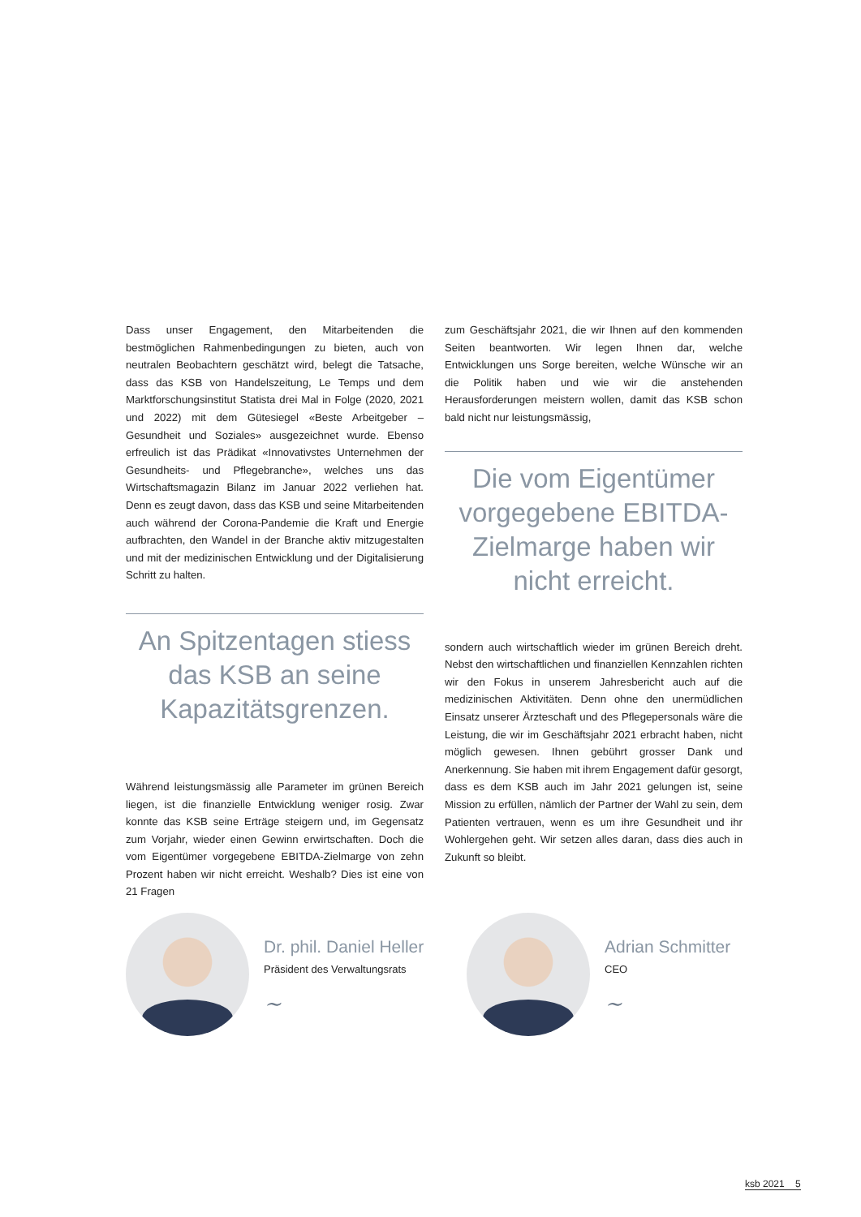Dass unser Engagement, den Mitarbeitenden die bestmöglichen Rahmenbedingungen zu bieten, auch von neutralen Beobachtern geschätzt wird, belegt die Tatsache, dass das KSB von Handelszeitung, Le Temps und dem Marktforschungsinstitut Statista drei Mal in Folge (2020, 2021 und 2022) mit dem Gütesiegel «Beste Arbeitgeber – Gesundheit und Soziales» ausgezeichnet wurde. Ebenso erfreulich ist das Prädikat «Innovativstes Unternehmen der Gesundheits- und Pflegebranche», welches uns das Wirtschaftsmagazin Bilanz im Januar 2022 verliehen hat. Denn es zeugt davon, dass das KSB und seine Mitarbeitenden auch während der Corona-Pandemie die Kraft und Energie aufbrachten, den Wandel in der Branche aktiv mitzugestalten und mit der medizinischen Entwicklung und der Digitalisierung Schritt zu halten.
An Spitzentagen stiess das KSB an seine Kapazitätsgrenzen.
Während leistungsmässig alle Parameter im grünen Bereich liegen, ist die finanzielle Entwicklung weniger rosig. Zwar konnte das KSB seine Erträge steigern und, im Gegensatz zum Vorjahr, wieder einen Gewinn erwirtschaften. Doch die vom Eigentümer vorgegebene EBITDA-Zielmarge von zehn Prozent haben wir nicht erreicht. Weshalb? Dies ist eine von 21 Fragen
zum Geschäftsjahr 2021, die wir Ihnen auf den kommenden Seiten beantworten. Wir legen Ihnen dar, welche Entwicklungen uns Sorge bereiten, welche Wünsche wir an die Politik haben und wie wir die anstehenden Herausforderungen meistern wollen, damit das KSB schon bald nicht nur leistungsmässig,
Die vom Eigentümer vorgegebene EBITDA-Zielmarge haben wir nicht erreicht.
sondern auch wirtschaftlich wieder im grünen Bereich dreht. Nebst den wirtschaftlichen und finanziellen Kennzahlen richten wir den Fokus in unserem Jahresbericht auch auf die medizinischen Aktivitäten. Denn ohne den unermüdlichen Einsatz unserer Ärzteschaft und des Pflegepersonals wäre die Leistung, die wir im Geschäftsjahr 2021 erbracht haben, nicht möglich gewesen. Ihnen gebührt grosser Dank und Anerkennung. Sie haben mit ihrem Engagement dafür gesorgt, dass es dem KSB auch im Jahr 2021 gelungen ist, seine Mission zu erfüllen, nämlich der Partner der Wahl zu sein, dem Patienten vertrauen, wenn es um ihre Gesundheit und ihr Wohlergehen geht. Wir setzen alles daran, dass dies auch in Zukunft so bleibt.
Dr. phil. Daniel Heller
Präsident des Verwaltungsrats
~
Adrian Schmitter
CEO
~
ksb 2021 5